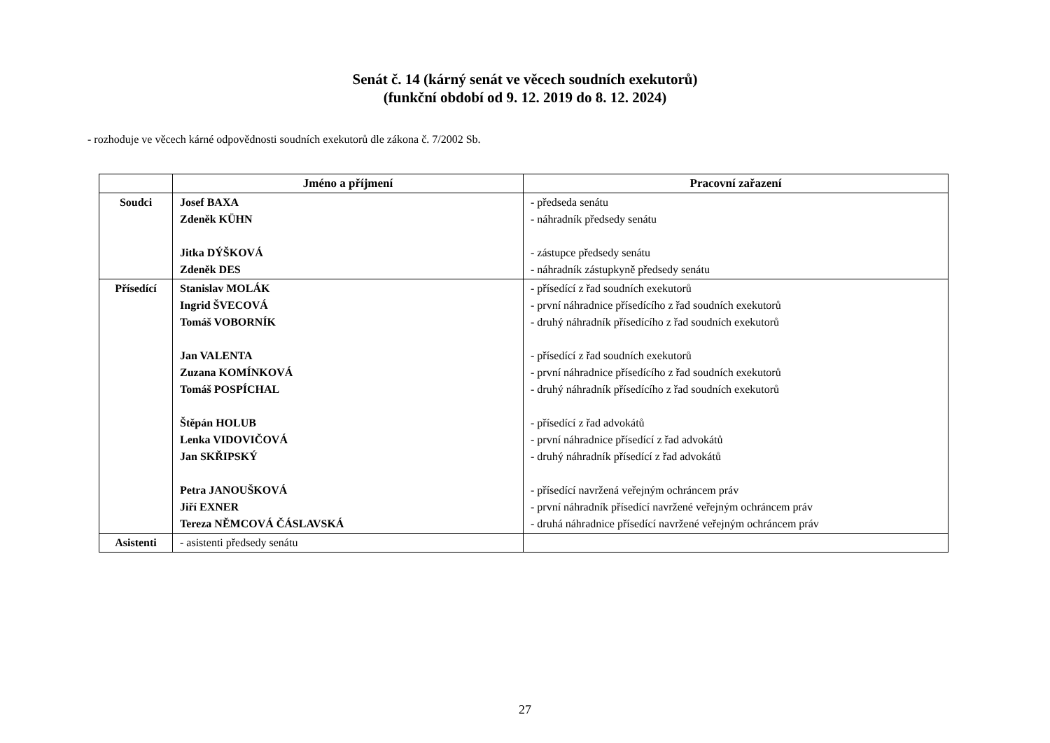Senát č. 14 (kárný senát ve věcech soudních exekutorů)
(funkční období od 9. 12. 2019 do 8. 12. 2024)
- rozhoduje ve věcech kárné odpovědnosti soudních exekutorů dle zákona č. 7/2002 Sb.
| | Jméno a příjmení | Pracovní zařazení |
| --- | --- | --- |
| Soudci | Josef BAXA Zdeněk KÜHN Jitka DÝŠKOVÁ Zdeněk DES | - předseda senátu - náhradník předsedy senátu - zástupce předsedy senátu - náhradník zástupkyně předsedy senátu |
| Přísedící | Stanislav MOLÁK Ingrid ŠVECOVÁ Tomáš VOBORNÍK Jan VALENTA Zuzana KOMÍNKOVÁ Tomáš POSPÍCHAL Štěpán HOLUB Lenka VIDOVIČOVÁ Jan SKŘIPSKÝ Petra JANOUŠKOVÁ Jiří EXNER Tereza NĚMCOVÁ ČÁSLAVSKÁ | - přísedící z řad soudních exekutorů - první náhradnice přísedícího z řad soudních exekutorů - druhý náhradník přísedícího z řad soudních exekutorů - přísedící z řad soudních exekutorů - první náhradnice přísedícího z řad soudních exekutorů - druhý náhradník přísedícího z řad soudních exekutorů - přísedící z řad advokátů - první náhradnice přísedící z řad advokátů - druhý náhradník přísedící z řad advokátů - přísedící navržená veřejným ochráncem práv - první náhradník přísedící navržené veřejným ochráncem práv - druhá náhradnice přísedící navržené veřejným ochráncem práv |
| Asistenti | - asistenti předsedy senátu | |
27